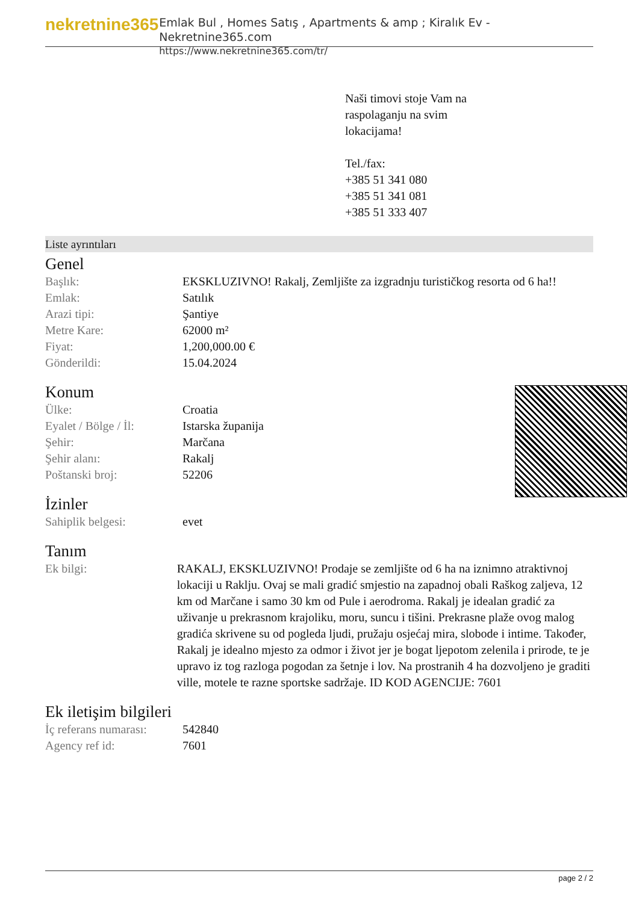nekretnine365
Emlak Bul , Homes Satış , Apartments & amp ; Kiralık Ev - Nekretnine365.com
https://www.nekretnine365.com/tr/
Naši timovi stoje Vam na
raspolaganju na svim
lokacijama!
Tel./fax:
+385 51 341 080
+385 51 341 081
+385 51 333 407
Liste ayrıntıları
Genel
| Başlık: | EKSKLUZIVNO! Rakalj, Zemljište za izgradnju turističkog resorta od 6 ha!! |
| Emlak: | Satılık |
| Arazi tipi: | Şantiye |
| Metre Kare: | 62000 m² |
| Fiyat: | 1,200,000.00 € |
| Gönderildi: | 15.04.2024 |
Konum
| Ülke: | Croatia |
| Eyalet / Bölge / İl: | Istarska županija |
| Şehir: | Marčana |
| Şehir alanı: | Rakalj |
| Poštanski broj: | 52206 |
İzinler
| Sahiplik belgesi: | evet |
Tanım
| Ek bilgi: | RAKALJ, EKSKLUZIVNO! Prodaje se zemljište od 6 ha na iznimno atraktivnoj lokaciji u Raklju. Ovaj se mali gradić smjestio na zapadnoj obali Raškog zaljeva, 12 km od Marčane i samo 30 km od Pule i aerodroma. Rakalj je idealan gradić za uživanje u prekrasnom krajoliku, moru, suncu i tišini. Prekrasne plaže ovog malog gradića skrivene su od pogleda ljudi, pružaju osjećaj mira, slobode i intime. Također, Rakalj je idealno mjesto za odmor i život jer je bogat ljepotom zelenila i prirode, te je upravo iz tog razloga pogodan za šetnje i lov. Na prostranih 4 ha dozvoljeno je graditi ville, motele te razne sportske sadržaje. ID KOD AGENCIJE: 7601 |
Ek iletişim bilgileri
| İç referans numarası: | 542840 |
| Agency ref id: | 7601 |
page 2 / 2